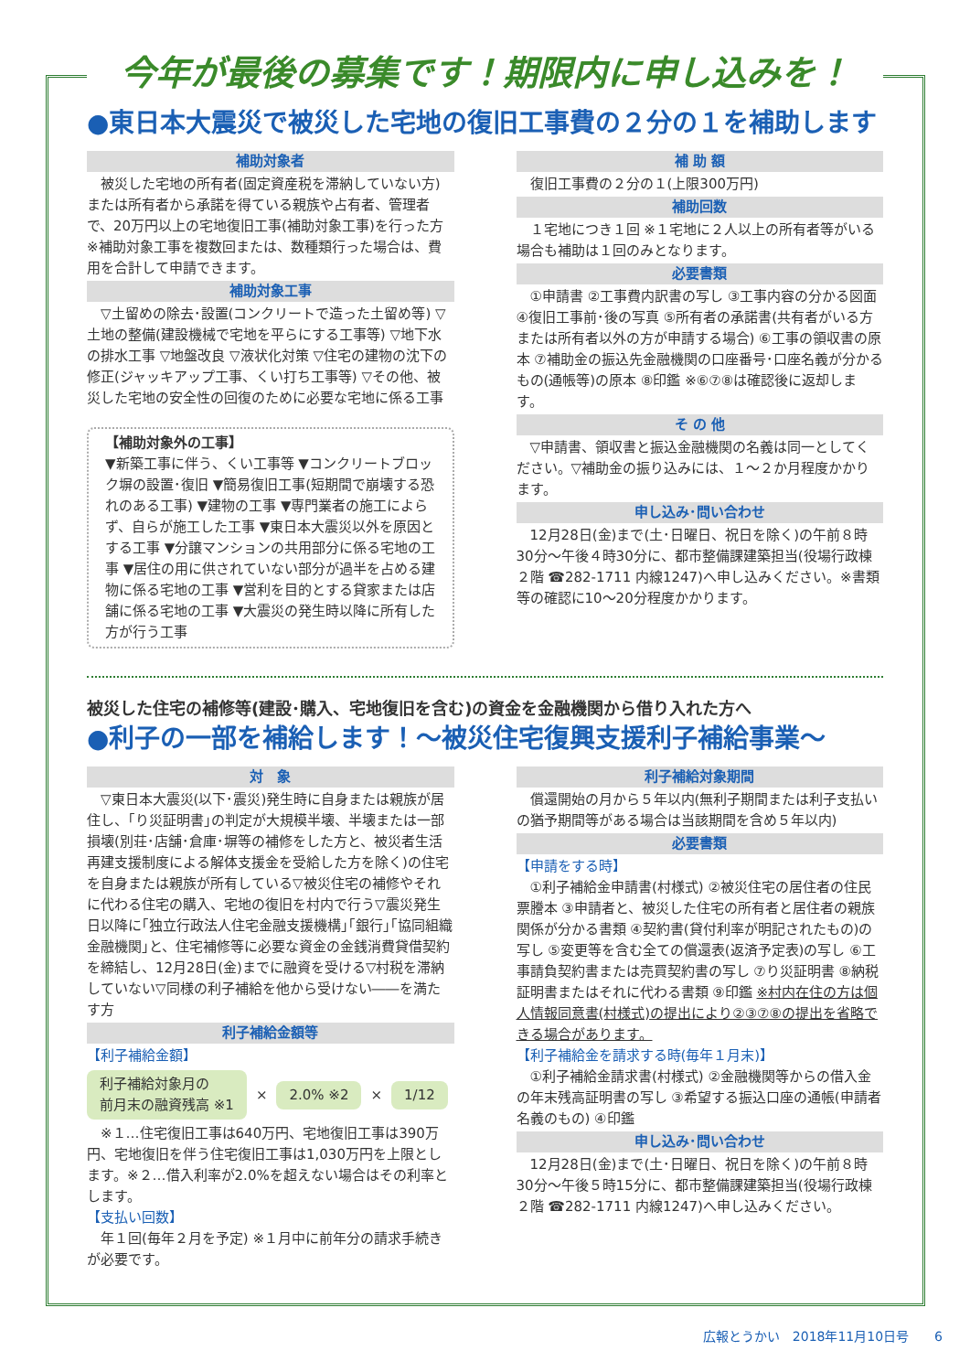今年が最後の募集です！期限内に申し込みを！
●東日本大震災で被災した宅地の復旧工事費の２分の１を補助します
補助対象者
被災した宅地の所有者(固定資産税を滞納していない方)または所有者から承諾を得ている親族や占有者、管理者で、20万円以上の宅地復旧工事(補助対象工事)を行った方 ※補助対象工事を複数回または、数種類行った場合は、費用を合計して申請できます。
補助対象工事
▽土留めの除去･設置(コンクリートで造った土留め等) ▽土地の整備(建設機械で宅地を平らにする工事等) ▽地下水の排水工事 ▽地盤改良 ▽液状化対策 ▽住宅の建物の沈下の修正(ジャッキアップ工事、くい打ち工事等) ▽その他、被災した宅地の安全性の回復のために必要な宅地に係る工事
【補助対象外の工事】
▼新築工事に伴う、くい工事等 ▼コンクリートブロック塀の設置･復旧 ▼簡易復旧工事(短期間で崩壊する恐れのある工事) ▼建物の工事 ▼専門業者の施工によらず、自らが施工した工事 ▼東日本大震災以外を原因とする工事 ▼分譲マンションの共用部分に係る宅地の工事 ▼居住の用に供されていない部分が過半を占める建物に係る宅地の工事 ▼営利を目的とする貸家または店舗に係る宅地の工事 ▼大震災の発生時以降に所有した方が行う工事
補 助 額
復旧工事費の２分の１(上限300万円)
補助回数
１宅地につき１回 ※１宅地に２人以上の所有者等がいる場合も補助は１回のみとなります。
必要書類
①申請書 ②工事費内訳書の写し ③工事内容の分かる図面 ④復旧工事前･後の写真 ⑤所有者の承諾書(共有者がいる方または所有者以外の方が申請する場合) ⑥工事の領収書の原本 ⑦補助金の振込先金融機関の口座番号･口座名義が分かるもの(通帳等)の原本 ⑧印鑑 ※⑥⑦⑧は確認後に返却します。
そ の 他
▽申請書、領収書と振込金融機関の名義は同一としてください。▽補助金の振り込みには、１～２か月程度かかります。
申し込み･問い合わせ
12月28日(金)まで(土･日曜日、祝日を除く)の午前８時30分～午後４時30分に、都市整備課建築担当(役場行政棟２階 ☎282-1711 内線1247)へ申し込みください。※書類等の確認に10～20分程度かかります。
被災した住宅の補修等(建設･購入、宅地復旧を含む)の資金を金融機関から借り入れた方へ
●利子の一部を補給します！～被災住宅復興支援利子補給事業～
対　象
▽東日本大震災(以下･震災)発生時に自身または親族が居住し、｢り災証明書｣の判定が大規模半壊、半壊または一部損壊(別荘･店舗･倉庫･塀等の補修をした方と、被災者生活再建支援制度による解体支援金を受給した方を除く)の住宅を自身または親族が所有している▽被災住宅の補修やそれに代わる住宅の購入、宅地の復旧を村内で行う▽震災発生日以降に｢独立行政法人住宅金融支援機構｣｢銀行｣｢協同組織金融機関｣と、住宅補修等に必要な資金の金銭消費貸借契約を締結し、12月28日(金)までに融資を受ける▽村税を滞納していない▽同様の利子補給を他から受けない――を満たす方
利子補給金額等
【利子補給金額】
利子補給対象月の
前月末の融資残高 ※1 × 2.0% ※2 × 1/12
※１…住宅復旧工事は640万円、宅地復旧工事は390万円、宅地復旧を伴う住宅復旧工事は1,030万円を上限とします。※２…借入利率が2.0%を超えない場合はその利率とします。
【支払い回数】
年１回(毎年２月を予定) ※１月中に前年分の請求手続きが必要です。
利子補給対象期間
償還開始の月から５年以内(無利子期間または利子支払いの猶予期間等がある場合は当該期間を含め５年以内)
必要書類
【申請をする時】
①利子補給金申請書(村様式) ②被災住宅の居住者の住民票謄本 ③申請者と、被災した住宅の所有者と居住者の親族関係が分かる書類 ④契約書(貸付利率が明記されたもの)の写し ⑤変更等を含む全ての償還表(返済予定表)の写し ⑥工事請負契約書または売買契約書の写し ⑦り災証明書 ⑧納税証明書またはそれに代わる書類 ⑨印鑑 ※村内在住の方は個人情報同意書(村様式)の提出により②③⑦⑧の提出を省略できる場合があります。
【利子補給金を請求する時(毎年１月末)】
①利子補給金請求書(村様式) ②金融機関等からの借入金の年末残高証明書の写し ③希望する振込口座の通帳(申請者名義のもの) ④印鑑
申し込み･問い合わせ
12月28日(金)まで(土･日曜日、祝日を除く)の午前８時30分～午後５時15分に、都市整備課建築担当(役場行政棟２階 ☎282-1711 内線1247)へ申し込みください。
広報とうかい　2018年11月10日号　　6